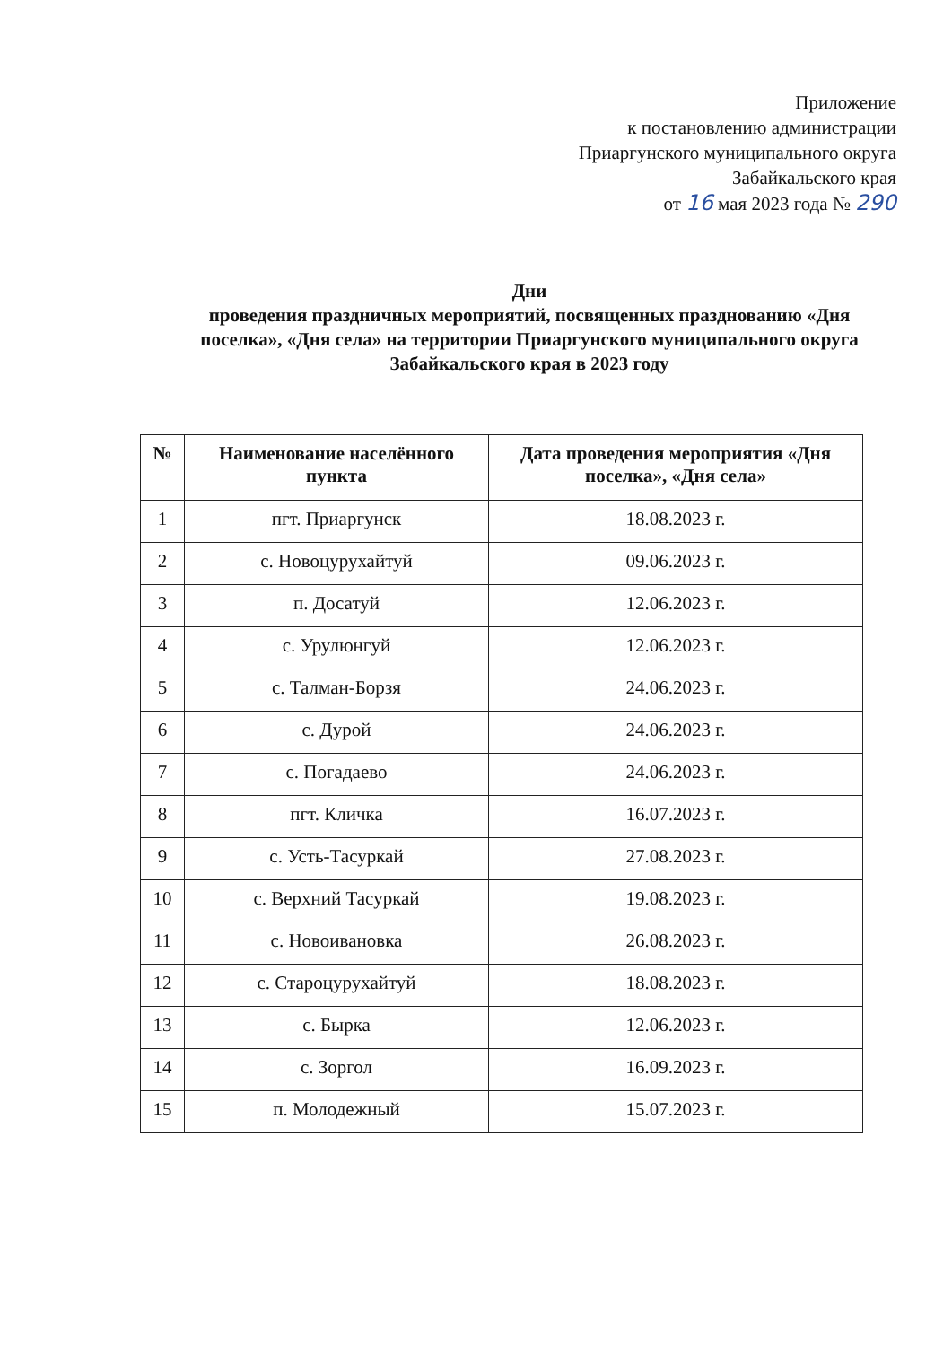Приложение
к постановлению администрации
Приаргунского муниципального округа
Забайкальского края
от 16 мая 2023 года № 290
Дни
проведения праздничных мероприятий, посвященных празднованию «Дня поселка», «Дня села» на территории Приаргунского муниципального округа Забайкальского края в 2023 году
| № | Наименование населённого пункта | Дата проведения мероприятия «Дня поселка», «Дня села» |
| --- | --- | --- |
| 1 | пгт. Приаргунск | 18.08.2023 г. |
| 2 | с. Новоцурухайтуй | 09.06.2023 г. |
| 3 | п. Досатуй | 12.06.2023 г. |
| 4 | с. Урулюнгуй | 12.06.2023 г. |
| 5 | с. Талман-Борзя | 24.06.2023 г. |
| 6 | с. Дурой | 24.06.2023 г. |
| 7 | с. Погадаево | 24.06.2023 г. |
| 8 | пгт. Кличка | 16.07.2023 г. |
| 9 | с. Усть-Тасуркай | 27.08.2023 г. |
| 10 | с. Верхний Тасуркай | 19.08.2023 г. |
| 11 | с. Новоивановка | 26.08.2023 г. |
| 12 | с. Староцурухайтуй | 18.08.2023 г. |
| 13 | с. Бырка | 12.06.2023 г. |
| 14 | с. Зоргол | 16.09.2023 г. |
| 15 | п. Молодежный | 15.07.2023 г. |